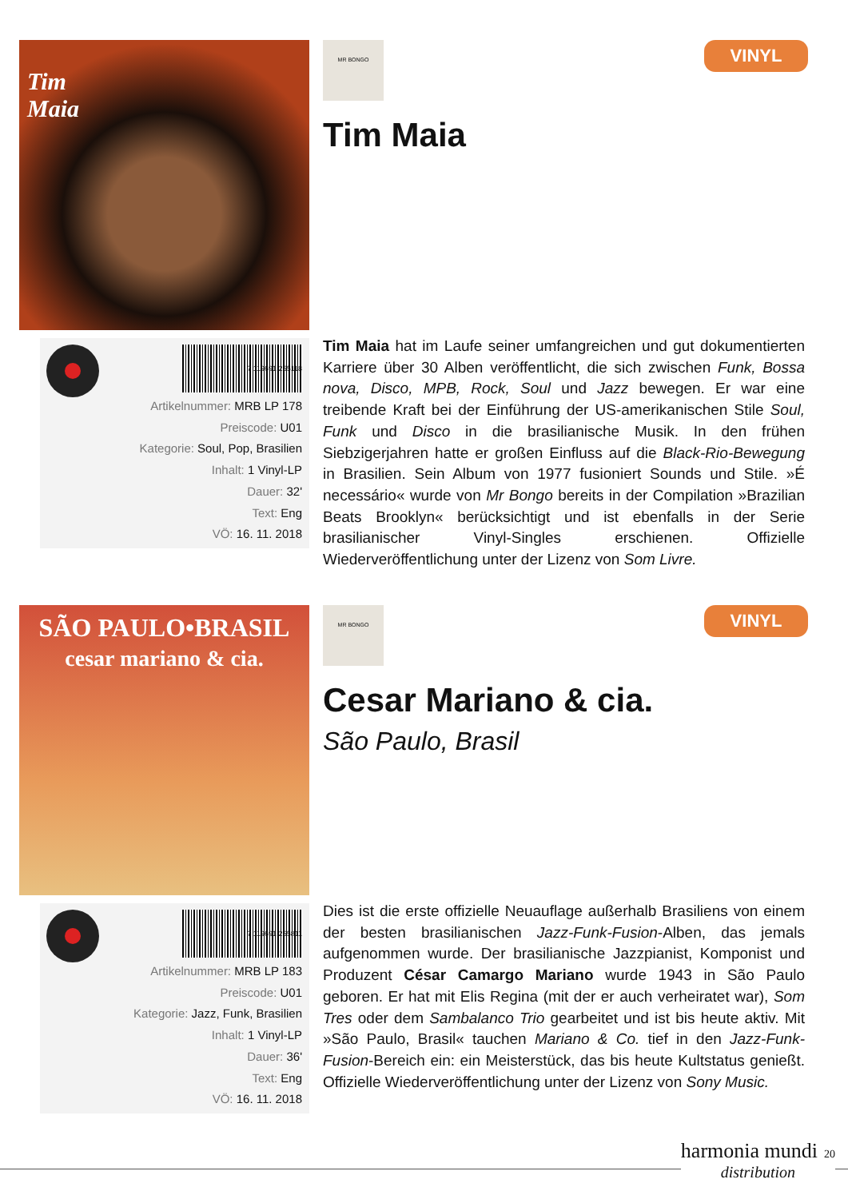Tim
Maia
MR BONGO
VINYL
Tim Maia
7 119691 255118
Artikelnummer: MRB LP 178
Preiscode: U01
Kategorie: Soul, Pop, Brasilien
Inhalt: 1 Vinyl-LP
Dauer: 32'
Text: Eng
VÖ: 16. 11. 2018
Tim Maia hat im Laufe seiner umfangreichen und gut dokumentierten Karriere über 30 Alben veröffentlicht, die sich zwischen Funk, Bossa nova, Disco, MPB, Rock, Soul und Jazz bewegen. Er war eine treibende Kraft bei der Einführung der US-amerikanischen Stile Soul, Funk und Disco in die brasilianische Musik. In den frühen Siebzigerjahren hatte er großen Einfluss auf die Black-Rio-Bewegung in Brasilien. Sein Album von 1977 fusioniert Sounds und Stile. »É necessário« wurde von Mr Bongo bereits in der Compilation »Brazilian Beats Brooklyn« berücksichtigt und ist ebenfalls in der Serie brasilianischer Vinyl-Singles erschienen. Offizielle Wiederveröffentlichung unter der Lizenz von Som Livre.
SÃO PAULO•BRASIL
cesar mariano & cia.
MR BONGO
VINYL
Cesar Mariano & cia.
São Paulo, Brasil
7 119691 255811
Artikelnummer: MRB LP 183
Preiscode: U01
Kategorie: Jazz, Funk, Brasilien
Inhalt: 1 Vinyl-LP
Dauer: 36'
Text: Eng
VÖ: 16. 11. 2018
Dies ist die erste offizielle Neuauflage außerhalb Brasiliens von einem der besten brasilianischen Jazz-Funk-Fusion-Alben, das jemals aufgenommen wurde. Der brasilianische Jazzpianist, Komponist und Produzent César Camargo Mariano wurde 1943 in São Paulo geboren. Er hat mit Elis Regina (mit der er auch verheiratet war), Som Tres oder dem Sambalanco Trio gearbeitet und ist bis heute aktiv. Mit »São Paulo, Brasil« tauchen Mariano & Co. tief in den Jazz-Funk-Fusion-Bereich ein: ein Meisterstück, das bis heute Kultstatus genießt. Offizielle Wiederveröffentlichung unter der Lizenz von Sony Music.
harmonia mundi 20
distribution